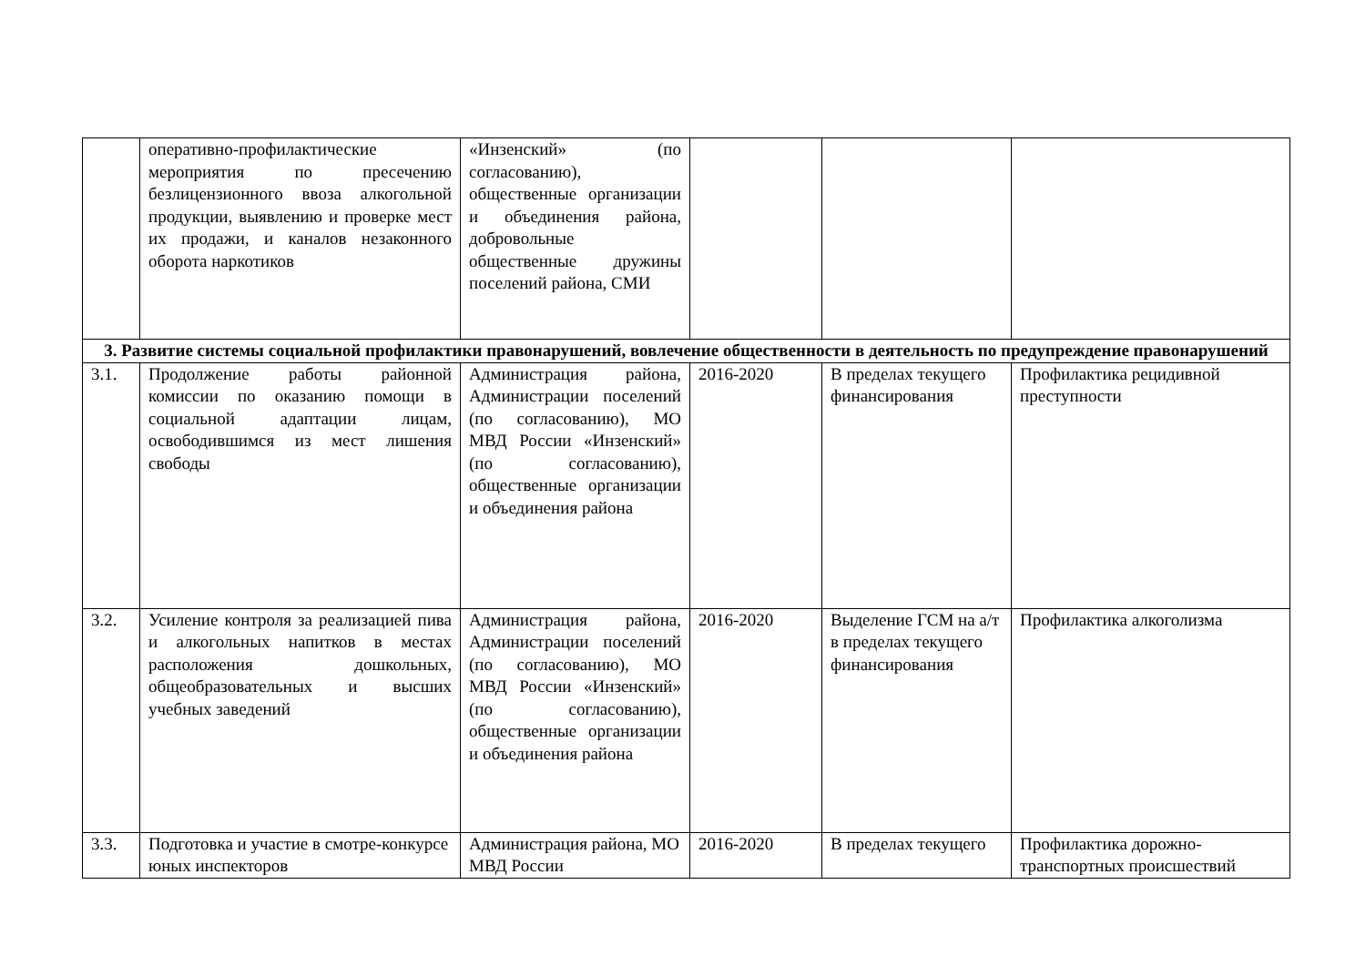| | оперативно-профилактические мероприятия по пресечению безлицензионного ввоза алкогольной продукции, выявлению и проверке мест их продажи, и каналов незаконного оборота наркотиков | «Инзенский» (по согласованию), общественные организации и объединения района, добровольные общественные дружины поселений района, СМИ | | | |
| 3. Развитие системы социальной профилактики правонарушений, вовлечение общественности в деятельность по предупреждение правонарушений | | | | | |
| 3.1. | Продолжение работы районной комиссии по оказанию помощи в социальной адаптации лицам, освободившимся из мест лишения свободы | Администрация района, Администрации поселений (по согласованию), МО МВД России «Инзенский» (по согласованию), общественные организации и объединения района | 2016-2020 | В пределах текущего финансирования | Профилактика рецидивной преступности |
| 3.2. | Усиление контроля за реализацией пива и алкогольных напитков в местах расположения дошкольных, общеобразовательных и высших учебных заведений | Администрация района, Администрации поселений (по согласованию), МО МВД России «Инзенский» (по согласованию), общественные организации и объединения района | 2016-2020 | Выделение ГСМ на а/т в пределах текущего финансирования | Профилактика алкоголизма |
| 3.3. | Подготовка и участие в смотре-конкурсе юных инспекторов | Администрация района, МО МВД России | 2016-2020 | В пределах текущего | Профилактика дорожно-транспортных происшествий |